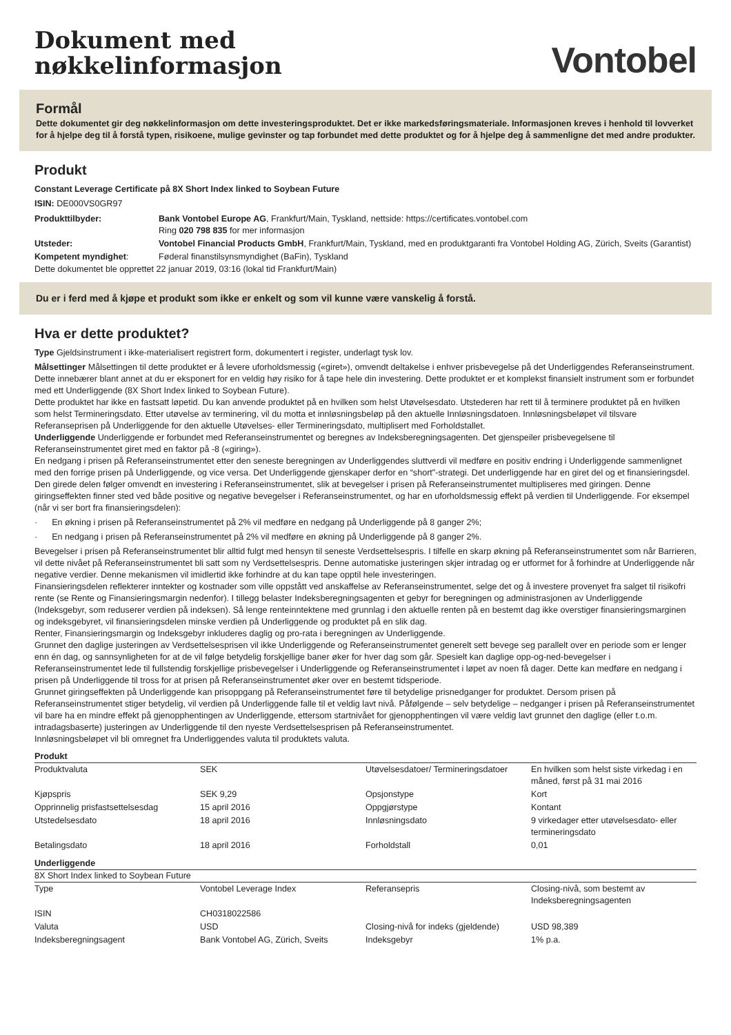Dokument med
nøkkelinformasjon
Vontobel
Formål
Dette dokumentet gir deg nøkkelinformasjon om dette investeringsproduktet. Det er ikke markedsføringsmateriale. Informasjonen kreves i henhold til lovverket for å hjelpe deg til å forstå typen, risikoene, mulige gevinster og tap forbundet med dette produktet og for å hjelpe deg å sammenligne det med andre produkter.
Produkt
Constant Leverage Certificate på 8X Short Index linked to Soybean Future
ISIN: DE000VS0GR97
| Produkttilbyder: | Bank Vontobel Europe AG , Frankfurt/Main, Tyskland, nettside: https://certificates.vontobel.com Ring 020 798 835 for mer informasjon |
| Utsteder: | Vontobel Financial Products GmbH , Frankfurt/Main, Tyskland, med en produktgaranti fra Vontobel Holding AG, Zürich, Sveits (Garantist) |
| Kompetent myndighet : | Føderal finanstilsynsmyndighet (BaFin), Tyskland |
Dette dokumentet ble opprettet 22 januar 2019, 03:16 (lokal tid Frankfurt/Main)
Du er i ferd med å kjøpe et produkt som ikke er enkelt og som vil kunne være vanskelig å forstå.
Hva er dette produktet?
Type Gjeldsinstrument i ikke-materialisert registrert form, dokumentert i register, underlagt tysk lov.
Målsettinger Målsettingen til dette produktet er å levere uforholdsmessig («giret»), omvendt deltakelse i enhver prisbevegelse på det Underliggendes Referanseinstrument. Dette innebærer blant annet at du er eksponert for en veldig høy risiko for å tape hele din investering. Dette produktet er et komplekst finansielt instrument som er forbundet med ett Underliggende (8X Short Index linked to Soybean Future).
Dette produktet har ikke en fastsatt løpetid. Du kan anvende produktet på en hvilken som helst Utøvelsesdato. Utstederen har rett til å terminere produktet på en hvilken som helst Termineringsdato. Etter utøvelse av terminering, vil du motta et innløsningsbeløp på den aktuelle Innløsningsdatoen. Innløsningsbeløpet vil tilsvare Referanseprisen på Underliggende for den aktuelle Utøvelses- eller Termineringsdato, multiplisert med Forholdstallet.
Underliggende Underliggende er forbundet med Referanseinstrumentet og beregnes av Indeksberegningsagenten. Det gjenspeiler prisbevegelsene til Referanseinstrumentet giret med en faktor på -8 («giring»).
En nedgang i prisen på Referanseinstrumentet etter den seneste beregningen av Underliggendes sluttverdi vil medføre en positiv endring i Underliggende sammenlignet med den forrige prisen på Underliggende, og vice versa. Det Underliggende gjenskaper derfor en “short"-strategi. Det underliggende har en giret del og et finansieringsdel.
Den girede delen følger omvendt en investering i Referanseinstrumentet, slik at bevegelser i prisen på Referanseinstrumentet multipliseres med giringen. Denne giringseffekten finner sted ved både positive og negative bevegelser i Referanseinstrumentet, og har en uforholdsmessig effekt på verdien til Underliggende. For eksempel (når vi ser bort fra finansieringsdelen):
· En økning i prisen på Referanseinstrumentet på 2% vil medføre en nedgang på Underliggende på 8 ganger 2%;
· En nedgang i prisen på Referanseinstrumentet på 2% vil medføre en økning på Underliggende på 8 ganger 2%.
Bevegelser i prisen på Referanseinstrumentet blir alltid fulgt med hensyn til seneste Verdsettelsespris. I tilfelle en skarp økning på Referanseinstrumentet som når Barrieren, vil dette nivået på Referanseinstrumentet bli satt som ny Verdsettelsespris. Denne automatiske justeringen skjer intradag og er utformet for å forhindre at Underliggende når negative verdier. Denne mekanismen vil imidlertid ikke forhindre at du kan tape opptil hele investeringen.
Finansieringsdelen reflekterer inntekter og kostnader som ville oppstått ved anskaffelse av Referanseinstrumentet, selge det og å investere provenyet fra salget til risikofri rente (se Rente og Finansieringsmargin nedenfor). I tillegg belaster Indeksberegningsagenten et gebyr for beregningen og administrasjonen av Underliggende (Indeksgebyr, som reduserer verdien på indeksen). Så lenge renteinntektene med grunnlag i den aktuelle renten på en bestemt dag ikke overstiger finansieringsmarginen og indeksgebyret, vil finansieringsdelen minske verdien på Underliggende og produktet på en slik dag.
Renter, Finansieringsmargin og Indeksgebyr inkluderes daglig og pro-rata i beregningen av Underliggende.
Grunnet den daglige justeringen av Verdsettelsesprisen vil ikke Underliggende og Referanseinstrumentet generelt sett bevege seg parallelt over en periode som er lenger enn én dag, og sannsynligheten for at de vil følge betydelig forskjellige baner øker for hver dag som går. Spesielt kan daglige opp-og-ned-bevegelser i Referanseinstrumentet lede til fullstendig forskjellige prisbevegelser i Underliggende og Referanseinstrumentet i løpet av noen få dager. Dette kan medføre en nedgang i prisen på Underliggende til tross for at prisen på Referanseinstrumentet øker over en bestemt tidsperiode.
Grunnet giringseffekten på Underliggende kan prisoppgang på Referanseinstrumentet føre til betydelige prisnedganger for produktet. Dersom prisen på Referanseinstrumentet stiger betydelig, vil verdien på Underliggende falle til et veldig lavt nivå. Påfølgende – selv betydelige – nedganger i prisen på Referanseinstrumentet vil bare ha en mindre effekt på gjenopphentingen av Underliggende, ettersom startnivået for gjenopphentingen vil være veldig lavt grunnet den daglige (eller t.o.m. intradagsbaserte) justeringen av Underliggende til den nyeste Verdsettelsesprisen på Referanseinstrumentet.
Innløsningsbeløpet vil bli omregnet fra Underliggendes valuta til produktets valuta.
Produkt
| Produktvaluta | SEK | Utøvelsesdatoer/ Termineringsdatoer | En hvilken som helst siste virkedag i en måned, først på 31 mai 2016 |
| Kjøpspris | SEK 9,29 | Opsjonstype | Kort |
| Opprinnelig prisfastsettelsesdag | 15 april 2016 | Oppgjørstype | Kontant |
| Utstedelsesdato | 18 april 2016 | Innløsningsdato | 9 virkedager etter utøvelsesdato- eller termineringsdato |
| Betalingsdato | 18 april 2016 | Forholdstall | 0,01 |
Underliggende
8X Short Index linked to Soybean Future
| Type | Vontobel Leverage Index | Referansepris | Closing-nivå, som bestemt av Indeksberegningsagenten |
| ISIN | CH0318022586 | | |
| Valuta | USD | Closing-nivå for indeks (gjeldende) | USD 98,389 |
| Indeksberegningsagent | Bank Vontobel AG, Zürich, Sveits | Indeksgebyr | 1% p.a. |